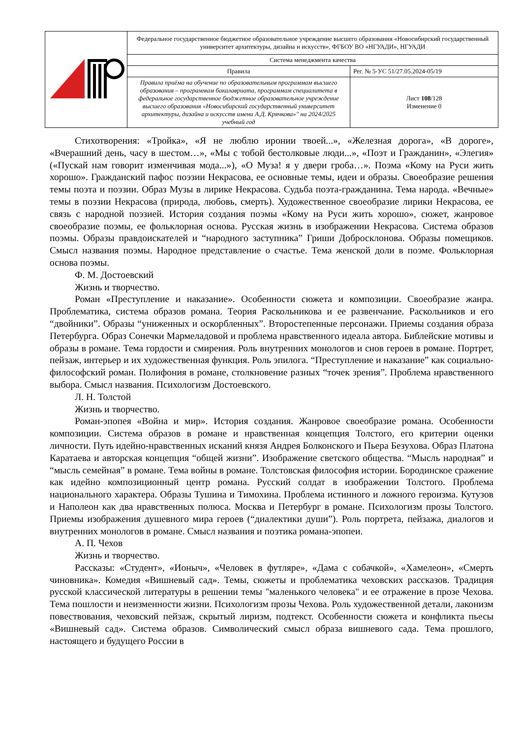| | Федеральное государственное бюджетное образовательное учреждение высшего образования «Новосибирский государственный университет архитектуры, дизайна и искусств», ФГБОУ ВО «НГУАДИ», НГУАДИ | |
| | Система менеджмента качества | |
| | Правила | Рег. № 5-УС 51/27.05.2024-05/19 |
| | Правила приёма на обучение по образовательным программам высшего образования – программам бакалавриата, программам специалитета в федеральное государственное бюджетное образовательное учреждение высшего образования «Новосибирский государственный университет архитектуры, дизайна и искусств имени А.Д. Крячкова»" на 2024/2025 учебный год | Лист 108 /128 Изменение 0 |
Стихотворения: «Тройка», «Я не люблю иронии твоей...», «Железная дорога», «В дороге», «Вчерашний день, часу в шестом…», «Мы с тобой бестолковые люди...», «Поэт и Гражданин», «Элегия» («Пускай нам говорит изменчивая мода...»), «О Муза! я у двери гроба…». Поэма «Кому на Руси жить хорошо». Гражданский пафос поэзии Некрасова, ее основные темы, идеи и образы. Своеобразие решения темы поэта и поэзии. Образ Музы в лирике Некрасова. Судьба поэта-гражданина. Тема народа. «Вечные» темы в поэзии Некрасова (природа, любовь, смерть). Художественное своеобразие лирики Некрасова, ее связь с народной поэзией. История создания поэмы «Кому на Руси жить хорошо», сюжет, жанровое своеобразие поэмы, ее фольклорная основа. Русская жизнь в изображении Некрасова. Система образов поэмы. Образы правдоискателей и “народного заступника” Гриши Добросклонова. Образы помещиков. Смысл названия поэмы. Народное представление о счастье. Тема женской доли в поэме. Фольклорная основа поэмы.
Ф. М. Достоевский
Жизнь и творчество.
Роман «Преступление и наказание». Особенности сюжета и композиции. Своеобразие жанра. Проблематика, система образов романа. Теория Раскольникова и ее развенчание. Раскольников и его “двойники”. Образы “униженных и оскорбленных”. Второстепенные персонажи. Приемы создания образа Петербурга. Образ Сонечки Мармеладовой и проблема нравственного идеала автора. Библейские мотивы и образы в романе. Тема гордости и смирения. Роль внутренних монологов и снов героев в романе. Портрет, пейзаж, интерьер и их художественная функция. Роль эпилога. “Преступление и наказание” как социально-философский роман. Полифония в романе, столкновение разных “точек зрения”. Проблема нравственного выбора. Смысл названия. Психологизм Достоевского.
Л. Н. Толстой
Жизнь и творчество.
Роман-эпопея «Война и мир». История создания. Жанровое своеобразие романа. Особенности композиции. Система образов в романе и нравственная концепция Толстого, его критерии оценки личности. Путь идейно-нравственных исканий князя Андрея Болконского и Пьера Безухова. Образ Платона Каратаева и авторская концепция “общей жизни”. Изображение светского общества. “Мысль народная” и “мысль семейная” в романе. Тема войны в романе. Толстовская философия истории. Бородинское сражение как идейно композиционный центр романа. Русский солдат в изображении Толстого. Проблема национального характера. Образы Тушина и Тимохина. Проблема истинного и ложного героизма. Кутузов и Наполеон как два нравственных полюса. Москва и Петербург в романе. Психологизм прозы Толстого. Приемы изображения душевного мира героев (“диалектики души”). Роль портрета, пейзажа, диалогов и внутренних монологов в романе. Смысл названия и поэтика романа-эпопеи.
А. П. Чехов
Жизнь и творчество.
Рассказы: «Студент», «Ионыч», «Человек в футляре», «Дама с собачкой», «Хамелеон», «Смерть чиновника». Комедия «Вишневый сад». Темы, сюжеты и проблематика чеховских рассказов. Традиция русской классической литературы в решении темы "маленького человека" и ее отражение в прозе Чехова. Тема пошлости и неизменности жизни. Психологизм прозы Чехова. Роль художественной детали, лаконизм повествования, чеховский пейзаж, скрытый лиризм, подтекст. Особенности сюжета и конфликта пьесы «Вишневый сад». Система образов. Символический смысл образа вишневого сада. Тема прошлого, настоящего и будущего России в